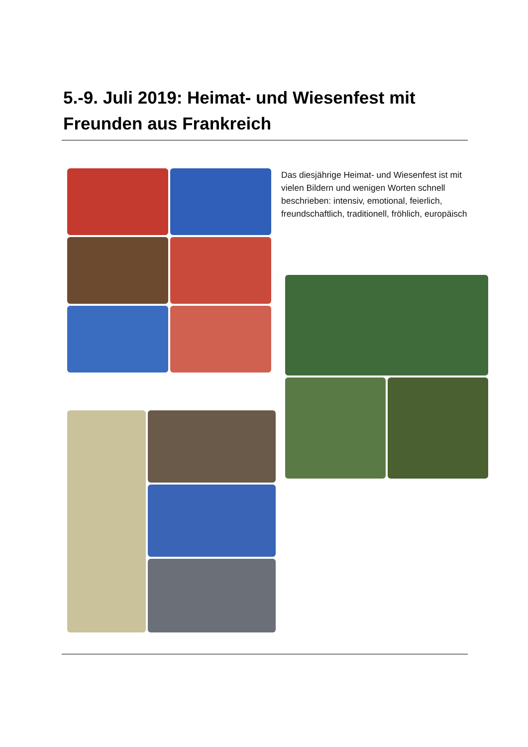5.-9. Juli 2019: Heimat- und Wiesenfest mit Freunden aus Frankreich
Das diesjährige Heimat- und Wiesenfest ist mit vielen Bildern und wenigen Worten schnell beschrieben: intensiv, emotional, feierlich, freundschaftlich, traditionell, fröhlich, europäisch